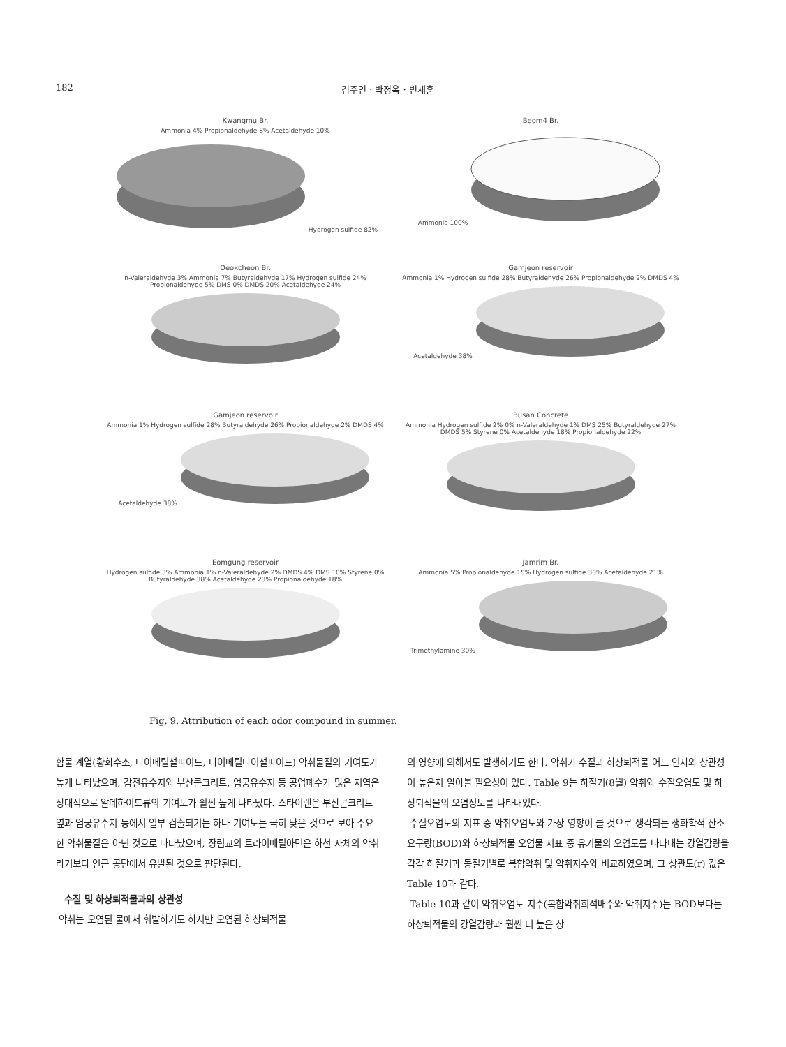182 김주인 · 박정옥 · 빈재훈
Kwangmu Br.
Ammonia 4% Propionaldehyde 8% Acetaldehyde 10%Hydrogen sulfide 82%
Beom4 Br.
Ammonia 100%
Deokcheon Br.
n-Valeraldehyde 3% Ammonia 7% Butyraldehyde 17% Hydrogen sulfide 24% Propionaldehyde 5% DMS 0% DMDS 20% Acetaldehyde 24%
Gamjeon reservoir
Ammonia 1% Hydrogen sulfide 28% Butyraldehyde 26% Propionaldehyde 2% DMDS 4% Acetaldehyde 38%
Gamjeon reservoir
Ammonia 1% Hydrogen sulfide 28% Butyraldehyde 26% Propionaldehyde 2% DMDS 4% Acetaldehyde 38%
Busan Concrete
Ammonia Hydrogen sulfide 2% 0% n-Valeraldehyde 1% DMS 25% Butyraldehyde 27% DMDS 5% Styrene 0% Acetaldehyde 18% Propionaldehyde 22%
Eomgung reservoir
Hydrogen sulfide 3% Ammonia 1% n-Valeraldehyde 2% DMDS 4% DMS 10% Styrene 0% Butyraldehyde 38% Acetaldehyde 23% Propionaldehyde 18%
Jamrim Br.
Ammonia 5% Propionaldehyde 15% Hydrogen sulfide 30% Acetaldehyde 21% Trimethylamine 30%
Fig. 9. Attribution of each odor compound in summer.
함물 계열(황화수소, 다이메틸설파이드, 다이메틸다이설파이드) 악취물질의 기여도가 높게 나타났으며, 감전유수지와 부산콘크리트, 엄궁유수지 등 공업폐수가 많은 지역은 상대적으로 알데하이드류의 기여도가 훨씬 높게 나타났다. 스타이렌은 부산콘크리트 옆과 엄궁유수지 등에서 일부 검출되기는 하나 기여도는 극히 낮은 것으로 보아 주요한 악취물질은 아닌 것으로 나타났으며, 장림교의 트라이메틸아민은 하천 자체의 악취라기보다 인근 공단에서 유발된 것으로 판단된다.
수질 및 하상퇴적물과의 상관성
악취는 오염된 물에서 휘발하기도 하지만 오염된 하상퇴적물
의 영향에 의해서도 발생하기도 한다. 악취가 수질과 하상퇴적물 어느 인자와 상관성이 높은지 알아볼 필요성이 있다. Table 9는 하절기(8월) 악취와 수질오염도 및 하상퇴적물의 오염정도를 나타내었다.
수질오염도의 지표 중 악취오염도와 가장 영향이 클 것으로 생각되는 생화학적 산소요구량(BOD)와 하상퇴적물 오염물 지표 중 유기물의 오염도를 나타내는 강열감량을 각각 하절기과 동절기별로 복합악취 및 악취지수와 비교하였으며, 그 상관도(r) 값은 Table 10과 같다.
Table 10과 같이 악취오염도 지수(복합악취희석배수와 악취지수)는 BOD보다는 하상퇴적물의 강열감량과 훨씬 더 높은 상